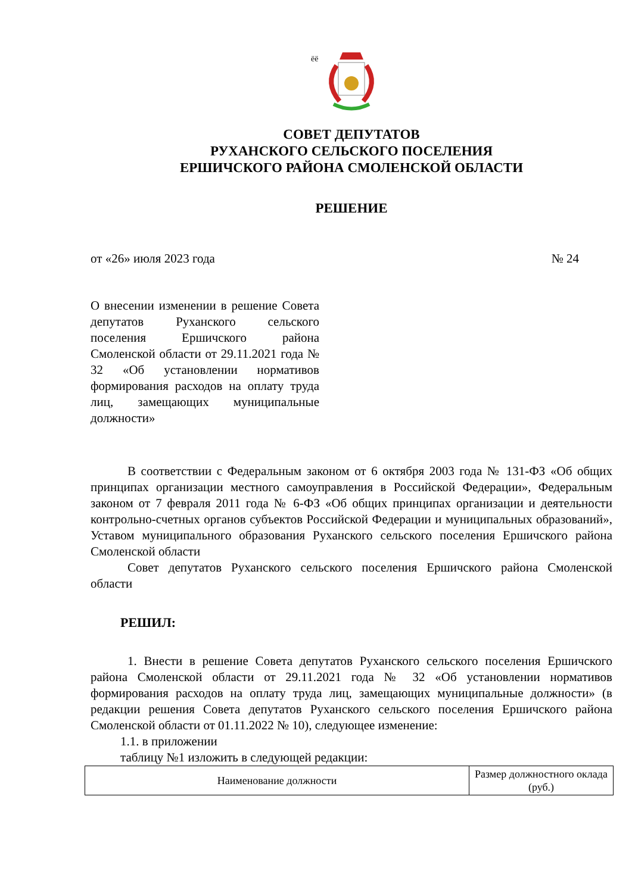ёё
СОВЕТ ДЕПУТАТОВ
РУХАНСКОГО СЕЛЬСКОГО ПОСЕЛЕНИЯ
ЕРШИЧСКОГО РАЙОНА СМОЛЕНСКОЙ ОБЛАСТИ
РЕШЕНИЕ
от «26» июля 2023 года № 24
О внесении изменении в решение Совета депутатов Руханского сельского поселения Ершичского района Смоленской области от 29.11.2021 года № 32 «Об установлении нормативов формирования расходов на оплату труда лиц, замещающих муниципальные должности»
В соответствии с Федеральным законом от 6 октября 2003 года № 131-ФЗ «Об общих принципах организации местного самоуправления в Российской Федерации», Федеральным законом от 7 февраля 2011 года № 6-ФЗ «Об общих принципах организации и деятельности контрольно-счетных органов субъектов Российской Федерации и муниципальных образований», Уставом муниципального образования Руханского сельского поселения Ершичского района Смоленской области
Совет депутатов Руханского сельского поселения Ершичского района Смоленской области
РЕШИЛ:
1. Внести в решение Совета депутатов Руханского сельского поселения Ершичского района Смоленской области от 29.11.2021 года № 32 «Об установлении нормативов формирования расходов на оплату труда лиц, замещающих муниципальные должности» (в редакции решения Совета депутатов Руханского сельского поселения Ершичского района Смоленской области от 01.11.2022 № 10), следующее изменение:
1.1. в приложении
таблицу №1 изложить в следующей редакции:
| Наименование должности | Размер должностного оклада (руб.) |